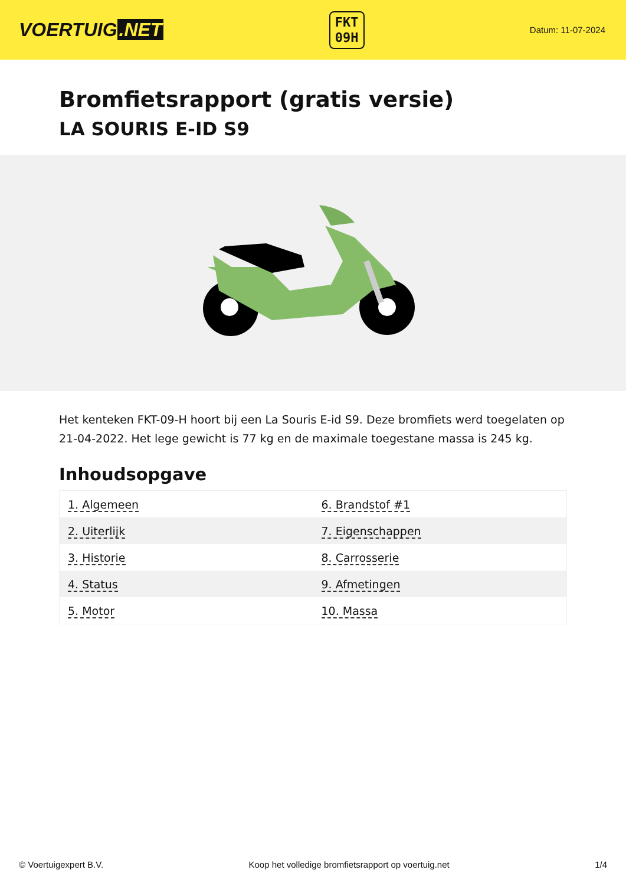VOERTUIG.NET
FKT
09H
Datum: 11-07-2024
Bromfietsrapport (gratis versie)
LA SOURIS E-ID S9
Het kenteken FKT-09-H hoort bij een La Souris E-id S9. Deze bromfiets werd toegelaten op 21-04-2022. Het lege gewicht is 77 kg en de maximale toegestane massa is 245 kg.
Inhoudsopgave
| 1. Algemeen | 6. Brandstof #1 |
| 2. Uiterlijk | 7. Eigenschappen |
| 3. Historie | 8. Carrosserie |
| 4. Status | 9. Afmetingen |
| 5. Motor | 10. Massa |
© Voertuigexpert B.V. Koop het volledige bromfietsrapport op voertuig.net 1/4